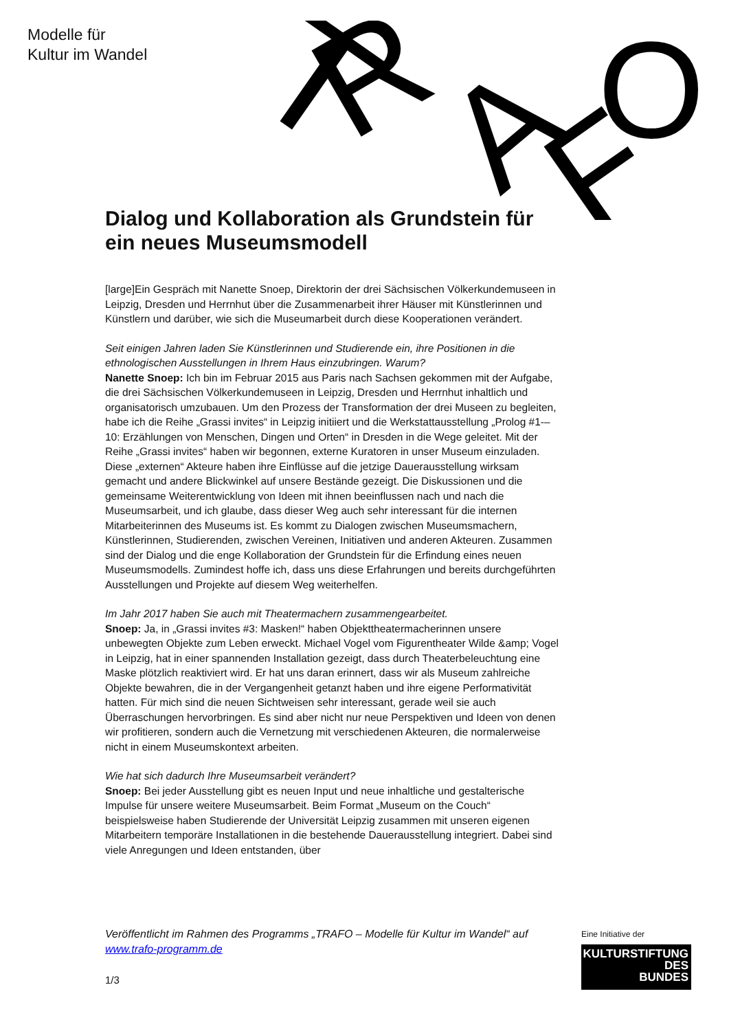Modelle für
Kultur im Wandel
T
R
A
F
O
Dialog und Kollaboration als Grundstein für ein neues Museumsmodell
[large]Ein Gespräch mit Nanette Snoep, Direktorin der drei Sächsischen Völkerkundemuseen in Leipzig, Dresden und Herrnhut über die Zusammenarbeit ihrer Häuser mit Künstlerinnen und Künstlern und darüber, wie sich die Museumarbeit durch diese Kooperationen verändert.
Seit einigen Jahren laden Sie Künstlerinnen und Studierende ein, ihre Positionen in die ethnologischen Ausstellungen in Ihrem Haus einzubringen. Warum?
Nanette Snoep: Ich bin im Februar 2015 aus Paris nach Sachsen gekommen mit der Aufgabe, die drei Sächsischen Völkerkundemuseen in Leipzig, Dresden und Herrnhut inhaltlich und organisatorisch umzubauen. Um den Prozess der Transformation der drei Museen zu begleiten, habe ich die Reihe „Grassi invites“ in Leipzig initiiert und die Werkstattausstellung „Prolog #1-–10: Erzählungen von Menschen, Dingen und Orten“ in Dresden in die Wege geleitet. Mit der Reihe „Grassi invites“ haben wir begonnen, externe Kuratoren in unser Museum einzuladen. Diese „externen“ Akteure haben ihre Einflüsse auf die jetzige Dauerausstellung wirksam gemacht und andere Blickwinkel auf unsere Bestände gezeigt. Die Diskussionen und die gemeinsame Weiterentwicklung von Ideen mit ihnen beeinflussen nach und nach die Museumsarbeit, und ich glaube, dass dieser Weg auch sehr interessant für die internen Mitarbeiterinnen des Museums ist. Es kommt zu Dialogen zwischen Museumsmachern, Künstlerinnen, Studierenden, zwischen Vereinen, Initiativen und anderen Akteuren. Zusammen sind der Dialog und die enge Kollaboration der Grundstein für die Erfindung eines neuen Museumsmodells. Zumindest hoffe ich, dass uns diese Erfahrungen und bereits durchgeführten Ausstellungen und Projekte auf diesem Weg weiterhelfen.
Im Jahr 2017 haben Sie auch mit Theatermachern zusammengearbeitet.
Snoep: Ja, in „Grassi invites #3: Masken!“ haben Objekttheatermacherinnen unsere unbewegten Objekte zum Leben erweckt. Michael Vogel vom Figurentheater Wilde &amp; Vogel in Leipzig, hat in einer spannenden Installation gezeigt, dass durch Theaterbeleuchtung eine Maske plötzlich reaktiviert wird. Er hat uns daran erinnert, dass wir als Museum zahlreiche Objekte bewahren, die in der Vergangenheit getanzt haben und ihre eigene Performativität hatten. Für mich sind die neuen Sichtweisen sehr interessant, gerade weil sie auch Überraschungen hervorbringen. Es sind aber nicht nur neue Perspektiven und Ideen von denen wir profitieren, sondern auch die Vernetzung mit verschiedenen Akteuren, die normalerweise nicht in einem Museumskontext arbeiten.
Wie hat sich dadurch Ihre Museumsarbeit verändert?
Snoep: Bei jeder Ausstellung gibt es neuen Input und neue inhaltliche und gestalterische Impulse für unsere weitere Museumsarbeit. Beim Format „Museum on the Couch“ beispielsweise haben Studierende der Universität Leipzig zusammen mit unseren eigenen Mitarbeitern temporäre Installationen in die bestehende Dauerausstellung integriert. Dabei sind viele Anregungen und Ideen entstanden, über
Veröffentlicht im Rahmen des Programms „TRAFO – Modelle für Kultur im Wandel“ auf www.trafo-programm.de
1/3
Eine Initiative der
KULTURSTIFTUNG
DES
BUNDES